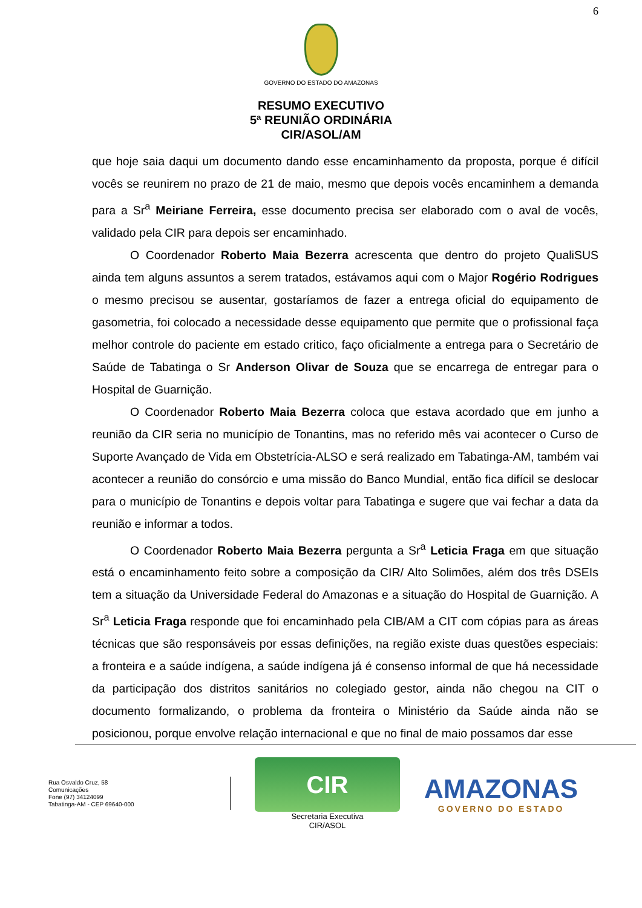6
GOVERNO DO ESTADO DO AMAZONAS
RESUMO EXECUTIVO
5ª REUNIÃO ORDINÁRIA
CIR/ASOL/AM
que hoje saia daqui um documento dando esse encaminhamento da proposta, porque é difícil vocês se reunirem no prazo de 21 de maio, mesmo que depois vocês encaminhem a demanda para a Sr<sup>a</sup> Meiriane Ferreira, esse documento precisa ser elaborado com o aval de vocês, validado pela CIR para depois ser encaminhado.
O Coordenador Roberto Maia Bezerra acrescenta que dentro do projeto QualiSUS ainda tem alguns assuntos a serem tratados, estávamos aqui com o Major Rogério Rodrigues o mesmo precisou se ausentar, gostaríamos de fazer a entrega oficial do equipamento de gasometria, foi colocado a necessidade desse equipamento que permite que o profissional faça melhor controle do paciente em estado critico, faço oficialmente a entrega para o Secretário de Saúde de Tabatinga o Sr Anderson Olivar de Souza que se encarrega de entregar para o Hospital de Guarnição.
O Coordenador Roberto Maia Bezerra coloca que estava acordado que em junho a reunião da CIR seria no município de Tonantins, mas no referido mês vai acontecer o Curso de Suporte Avançado de Vida em Obstetrícia-ALSO e será realizado em Tabatinga-AM, também vai acontecer a reunião do consórcio e uma missão do Banco Mundial, então fica difícil se deslocar para o município de Tonantins e depois voltar para Tabatinga e sugere que vai fechar a data da reunião e informar a todos.
O Coordenador Roberto Maia Bezerra pergunta a Sr<sup>a</sup> Leticia Fraga em que situação está o encaminhamento feito sobre a composição da CIR/ Alto Solimões, além dos três DSEIs tem a situação da Universidade Federal do Amazonas e a situação do Hospital de Guarnição. A Sr<sup>a</sup> Leticia Fraga responde que foi encaminhado pela CIB/AM a CIT com cópias para as áreas técnicas que são responsáveis por essas definições, na região existe duas questões especiais: a fronteira e a saúde indígena, a saúde indígena já é consenso informal de que há necessidade da participação dos distritos sanitários no colegiado gestor, ainda não chegou na CIT o documento formalizando, o problema da fronteira o Ministério da Saúde ainda não se posicionou, porque envolve relação internacional e que no final de maio possamos dar esse
Rua Osvaldo Cruz, 58
Comunicações
Fone (97) 34124099
Tabatinga-AM - CEP 69640-000
CIR
Secretaria Executiva
CIR/ASOL
AMAZONAS
GOVERNO DO ESTADO